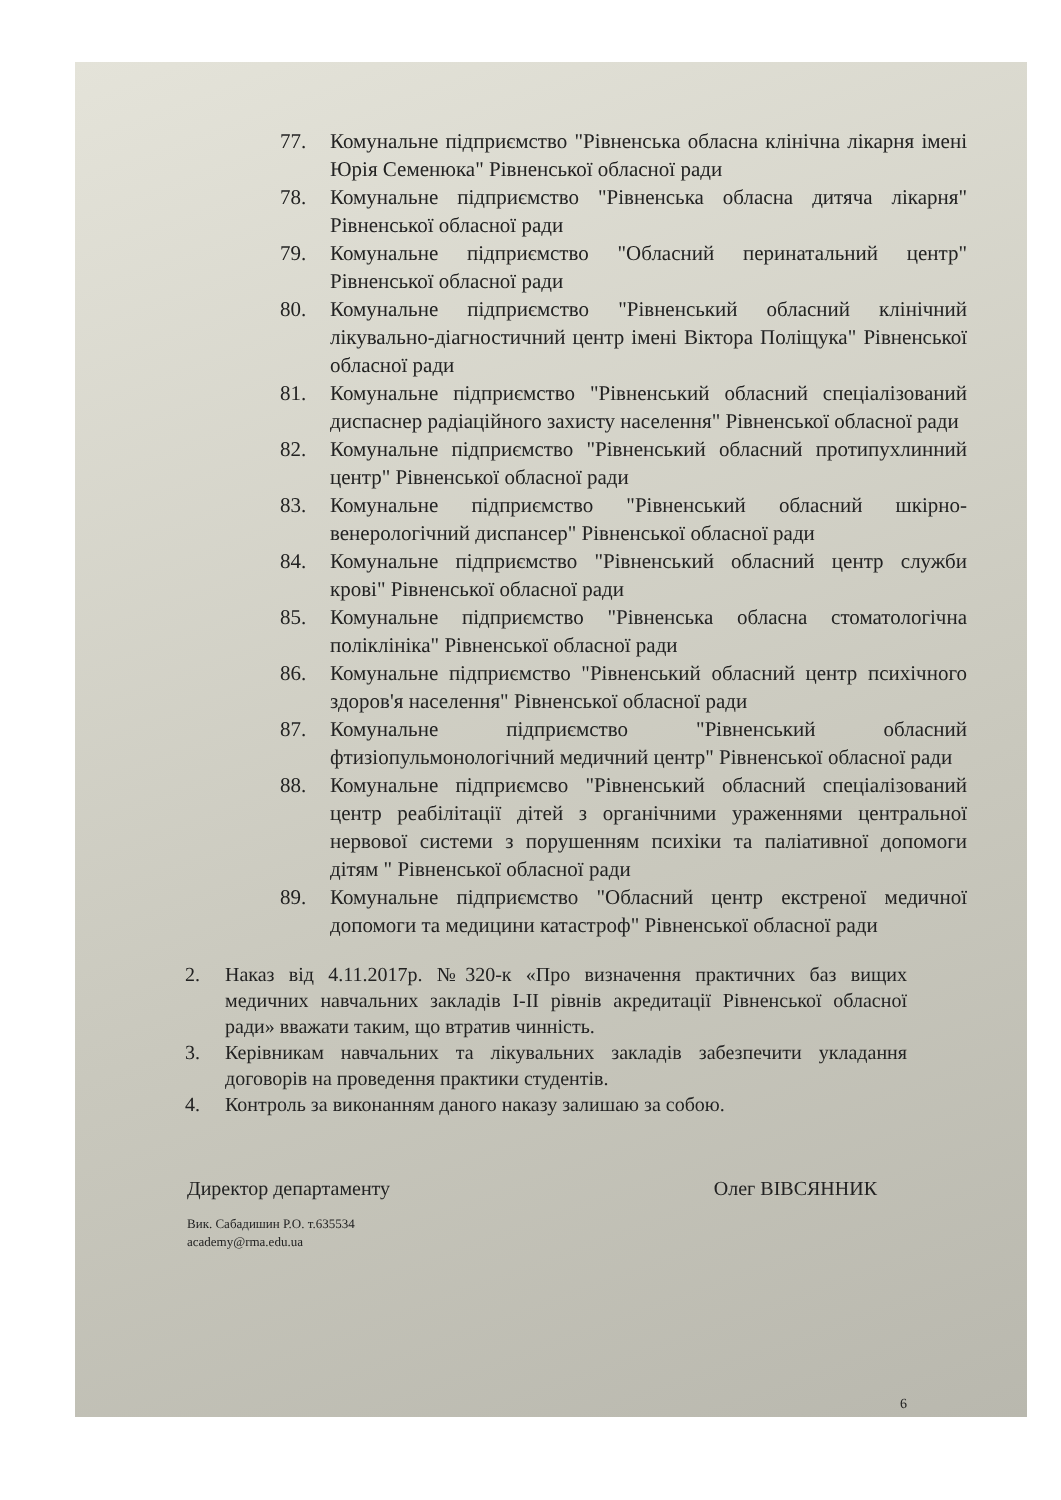77. Комунальне підприємство "Рівненська обласна клінічна лікарня імені Юрія Семенюка" Рівненської обласної ради
78. Комунальне підприємство "Рівненська обласна дитяча лікарня" Рівненської обласної ради
79. Комунальне підприємство "Обласний перинатальний центр" Рівненської обласної ради
80. Комунальне підприємство "Рівненський обласний клінічний лікувально-діагностичний центр імені Віктора Поліщука" Рівненської обласної ради
81. Комунальне підприємство "Рівненський обласний спеціалізований диспаснер радіаційного захисту населення" Рівненської обласної ради
82. Комунальне підприємство "Рівненський обласний протипухлинний центр" Рівненської обласної ради
83. Комунальне підприємство "Рівненський обласний шкірно-венерологічний диспансер" Рівненської обласної ради
84. Комунальне підприємство "Рівненський обласний центр служби крові" Рівненської обласної ради
85. Комунальне підприємство "Рівненська обласна стоматологічна поліклініка" Рівненської обласної ради
86. Комунальне підприємство "Рівненський обласний центр психічного здоров'я населення" Рівненської обласної ради
87. Комунальне підприємство "Рівненський обласний фтизіопульмонологічний медичний центр" Рівненської обласної ради
88. Комунальне підприємсво "Рівненський обласний спеціалізований центр реабілітації дітей з органічними ураженнями центральної нервової системи з порушенням психіки та паліативної допомоги дітям " Рівненської обласної ради
89. Комунальне підприємство "Обласний центр екстреної медичної допомоги та медицини катастроф" Рівненської обласної ради
2. Наказ від 4.11.2017р. №320-к «Про визначення практичних баз вищих медичних навчальних закладів І-ІІ рівнів акредитації Рівненської обласної ради» вважати таким, що втратив чинність.
3. Керівникам навчальних та лікувальних закладів забезпечити укладання договорів на проведення практики студентів.
4. Контроль за виконанням даного наказу залишаю за собою.
Директор департаменту Олег ВІВСЯННИК
Вик. Сабадишин Р.О. т.635534
academy@rma.edu.ua
6